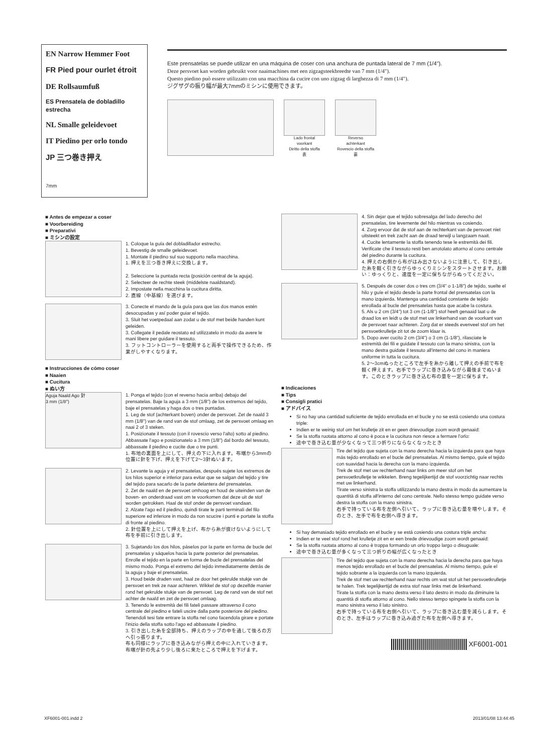EN Narrow Hemmer Foot
FR Pied pour ourlet étroit
DE Rollsaumfuß
ES Prensatela de dobladillo estrecha
NL Smalle geleidevoet
IT Piedino per orlo tondo
JP 三つ巻き押え
7mm
Este prensatelas se puede utilizar en una máquina de coser con una anchura de puntada lateral de 7 mm (1/4").
Deze persvoet kan worden gebruikt voor naaimachines met een zigzagsteekbreedte van 7 mm (1/4").
Questo piedino può essere utilizzato con una macchina da cucire con uno zigzag di larghezza di 7 mm (1/4").
ジグザグの振り幅が最大7mmのミシンに使用できます。
Lado frontal
voorkant
Diritto della stoffa
表
Reverso
achterkant
Rovescio della stoffa
裏
■ Antes de empezar a coser
■ Voorbereiding
■ Preparativi
■ ミシンの設定
1. Coloque la guía del dobladillador estrecho.
1. Bevestig de smalle geleidevoet.
1. Montate il piedino sul suo supporto nella macchina.
1. 押えを三つ巻き押えに交換します。
2. Seleccione la puntada recta (posición central de la aguja).
2. Selecteer de rechte steek (middelste naaldstand).
2. Impostate nella macchina la cucitura diritta.
2. 直線（中基線）を選びます。
3. Conecte el mando de la guía para que las dos manos estén desocupadas y así poder guiar el tejido.
3. Sluit het voetpedaal aan zodat u de stof met beide handen kunt geleiden.
3. Collegate il pedale reostato ed utilizzatelo in modo da avere le mani libere per guidare il tessuto.
3. フットコントローラーを使用すると両手で操作できるため、作業がしやすくなります。
■ Instrucciones de cómo coser
■ Naaien
■ Cucitura
■ ぬい方
Aguja Naald Ago 針
3 mm (1/8")
1. Ponga el tejido (con el reverso hacia arriba) debajo del prensatelas. Baje la aguja a 3 mm (1/8") de los extremos del tejido, baje el prensatelas y haga dos o tres puntadas.
1. Leg de stof (achterkant boven) onder de persvoet. Zet de naald 3 mm (1/8") van de rand van de stof omlaag, zet de persvoet omlaag en naai 2 of 3 steken.
1. Posizionate il tessuto (con il rovescio verso l'alto) sotto al piedino. Abbassate l'ago e posizionatelo a 3 mm (1/8") dal bordo del tessuto, abbassate il piedino e cucite due o tre punti.
1. 布地の裏面を上にして、押えの下に入れます。布端から3mmの位置に針を下げ、押えを下げて2〜3針ぬいます。
2. Levante la aguja y el prensatelas, después sujete los extremos de los hilos superior e inferior para evitar que se salgan del tejido y tire del tejido para sacarlo de la parte delantera del prensatelas.
2. Zet de naald en de persvoet omhoog en houd de uiteinden van de boven- en onderdraad vast om te voorkomen dat deze uit de stof worden getrokken. Haal de stof onder de persvoet vandaan.
2. Alzate l'ago ed il piedino, quindi tirate le parti terminali del filo superiore ed inferiore in modo da non scucire i punti e portate la stoffa di fronte al piedino.
2. 針位置を上にして押えを上げ、布から糸が抜けないようにして布を手前に引き出します。
3. Sujetando los dos hilos, páselos por la parte en forma de bucle del prensatelas y sáquelos hacia la parte posterior del prensatelas. Enrolle el tejido en la parte en forma de bucle del prensatelas del mismo modo. Ponga el extremo del tejido inmediatamente detrás de la aguja y baje el prensatelas.
3. Houd beide draden vast, haal ze door het gekrulde stukje van de persvoet en trek ze naar achteren. Wikkel de stof op dezelfde manier rond het gekrulde stukje van de persvoet. Leg de rand van de stof net achter de naald en zet de persvoet omlaag.
3. Tenendo le estremità dei fili fateli passare attraverso il cono centrale del piedino e fateli uscire dalla parte posteriore del piedino. Tenendoli tesi fate entrare la stoffa nel cono facendola girare e portate l'inizio della stoffa sotto l'ago ed abbassate il piedino.
3. 引き出した糸を全部持ち、押えのラップの中を通して後ろの方へ引っ張ります。
布も同様にラップに巻き込みながら押えの中に入れていきます。布端が針の先より少し後ろに来たところで押えを下げます。
4. Sin dejar que el tejido sobresalga del lado derecho del prensatelas, tire levemente del hilo mientras va cosiendo.
4. Zorg ervoor dat de stof aan de rechterkant van de persvoet niet uitsteekt en trek zacht aan de draad terwijl u langzaam naait.
4. Cucite lentamente la stoffa tenendo tese le estremità dei fili. Verificate che il tessuto resti ben arrotolato attorno al cono centrale del piedino durante la cucitura.
4. 押えの右側から布がはみ出さないように注意して、引き出した糸を軽く引きながらゆっくりミシンをスタートさせます。お願い：ゆっくりと、速度を一定に保ちながらぬってください。
5. Después de coser dos o tres cm (3/4" o 1-1/8") de tejido, suelte el hilo y guíe el tejido desde la parte frontal del prensatelas con la mano izquierda. Mantenga una cantidad constante de tejido enrollada al bucle del prensatelas hasta que acabe la costura.
5. Als u 2 cm (3/4") tot 3 cm (1-1/8") stof heeft genaaid laat u de draad los en leidt u de stof met uw linkerhand van de voorkant van de persvoet naar achteren. Zorg dat er steeds evenveel stof om het persvoetkrulletje zit tot de zoom klaar is.
5. Dopo aver cucito 2 cm (3/4") o 3 cm (1-1/8"), rilasciate le estremità dei fili e guidate il tessuto con la mano sinistra, con la mano destra guidate il tessuto all'interno del cono in maniera uniforme in tutta la cucitura.
5. 2〜3cmぬったところで左手を糸から離して押えの手前で布を軽く押えます。右手でラップに巻き込みながら最後までぬいます。このときラップに巻き込む布の量を一定に保ちます。
■ Indicaciones
■ Tips
■ Consigli pratici
■ アドバイス
Si no hay una cantidad suficiente de tejido enrollada en el bucle y no se está cosiendo una costura triple:
Indien er te weinig stof om het krulletje zit en er geen drievoudige zoom wordt genaaid:
Se la stoffa ruotata attorno al cono è poca e la cucitura non riesce a fermare l'orlo:
途中で巻き込む量が少なくなって三つ折りにならなくなったとき
Tire del tejido que sujeta con la mano derecha hacia la izquierda para que haya más tejido enrollado en el bucle del prensatelas. Al mismo tiempo, guíe el tejido con suavidad hacia la derecha con la mano izquierda.
Trek de stof met uw rechterhand naar links om meer stof om het persvoetkrulletje te wikkelen. Breng tegelijkertijd de stof voorzichtig naar rechts met uw linkerhand.
Tirate verso sinistra la stoffa utilizzando la mano destra in modo da aumentare la quantità di stoffa all'interno del cono centrale. Nello stesso tempo guidate verso destra la stoffa con la mano sinistra.
右手で持っている布を左側へ引いて、ラップに巻き込む量を増やします。そのとき、左手で布を右側へ導きます。
Si hay demasiado tejido enrollado en el bucle y se está cosiendo una costura triple ancha:
Indien er te veel stof rond het krulletje zit en er een brede drievoudige zoom wordt genaaid:
Se la stoffa ruotata attorno al cono è troppa formando un orlo troppo largo o disuguale:
途中で巻き込む量が多くなって三つ折りの幅が広くなったとき
Tire del tejido que sujeta con la mano derecha hacia la derecha para que haya menos tejido enrollado en el bucle del prensatelas. Al mismo tiempo, guíe el tejido sobrante a la izquierda con la mano izquierda.
Trek de stof met uw rechterhand naar rechts om wat stof uit het persvoetkrulletje te halen. Trek tegelijkertijd de extra stof naar links met de linkerhand.
Tirate la stoffa con la mano destra verso il lato destro in modo da diminuire la quantità di stoffa attorno al cono. Nello stesso tempo spingete la stoffa con la mano sinistra verso il lato sinistro.
右手で持っている布を右側へ引いて、ラップに巻き込む量を減らします。そのとき、左手はラップに巻き込み過ぎた布を左側へ導きます。
XF6001-001
XF6001-001.indd 2 2013/01/08 13:44:45